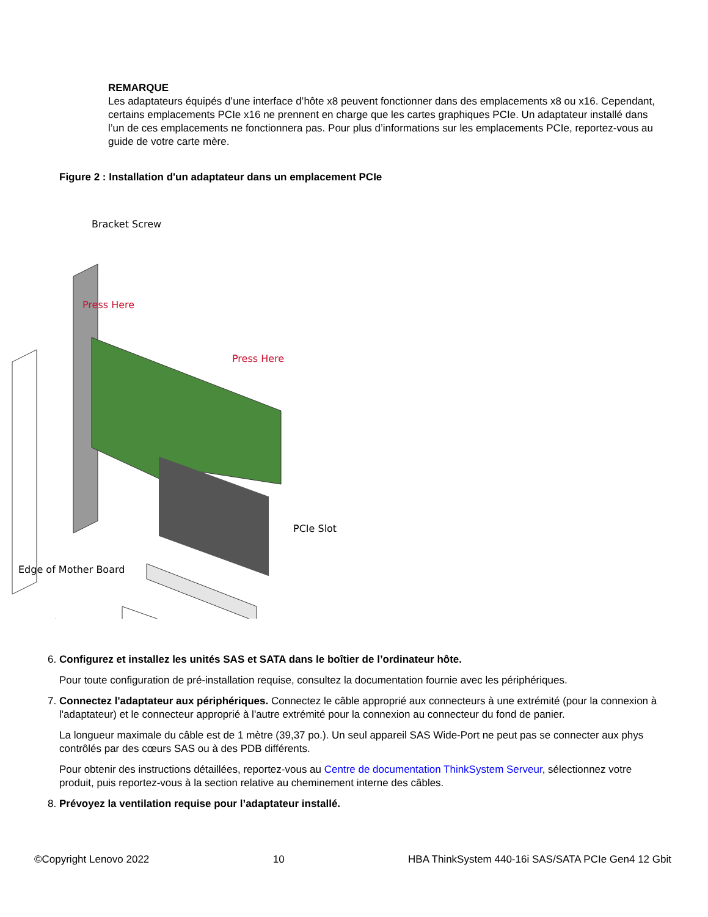REMARQUE
Les adaptateurs équipés d’une interface d’hôte x8 peuvent fonctionner dans des emplacements x8 ou x16. Cependant, certains emplacements PCIe x16 ne prennent en charge que les cartes graphiques PCIe. Un adaptateur installé dans l’un de ces emplacements ne fonctionnera pas. Pour plus d’informations sur les emplacements PCIe, reportez-vous au guide de votre carte mère.
Figure 2 : Installation d'un adaptateur dans un emplacement PCIe
Bracket Screw
Press Here
Press Here
PCIe Slot
Edge of Mother Board
6. Configurez et installez les unités SAS et SATA dans le boîtier de l’ordinateur hôte.
Pour toute configuration de pré-installation requise, consultez la documentation fournie avec les périphériques.
7. Connectez l'adaptateur aux périphériques. Connectez le câble approprié aux connecteurs à une extrémité (pour la connexion à l'adaptateur) et le connecteur approprié à l'autre extrémité pour la connexion au connecteur du fond de panier.
La longueur maximale du câble est de 1 mètre (39,37 po.). Un seul appareil SAS Wide-Port ne peut pas se connecter aux phys contrôlés par des cœurs SAS ou à des PDB différents.
Pour obtenir des instructions détaillées, reportez-vous au Centre de documentation ThinkSystem Serveur, sélectionnez votre produit, puis reportez-vous à la section relative au cheminement interne des câbles.
8. Prévoyez la ventilation requise pour l’adaptateur installé.
©Copyright Lenovo 2022 10 HBA ThinkSystem 440-16i SAS/SATA PCIe Gen4 12 Gbit